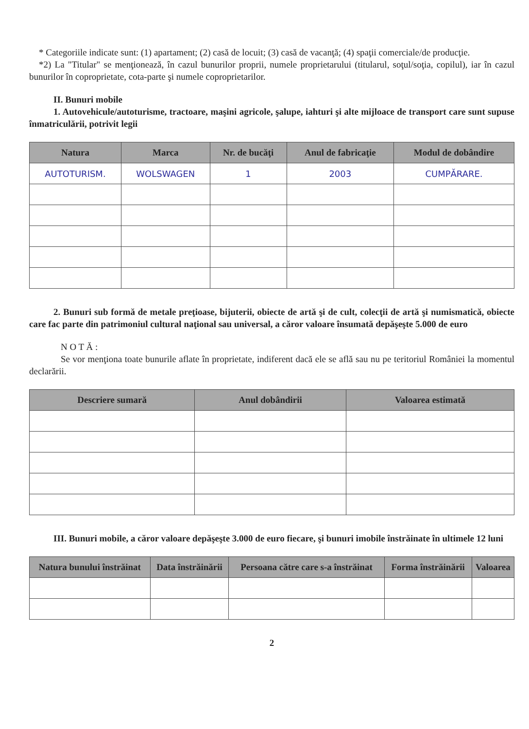* Categoriile indicate sunt: (1) apartament; (2) casă de locuit; (3) casă de vacanţă; (4) spaţii comerciale/de producţie.
*2) La "Titular" se menţionează, în cazul bunurilor proprii, numele proprietarului (titularul, soţul/soţia, copilul), iar în cazul bunurilor în coproprietate, cota-parte şi numele coproprietarilor.
II. Bunuri mobile
1. Autovehicule/autoturisme, tractoare, maşini agricole, şalupe, iahturi şi alte mijloace de transport care sunt supuse înmatriculării, potrivit legii
| Natura | Marca | Nr. de bucăţi | Anul de fabricaţie | Modul de dobândire |
| --- | --- | --- | --- | --- |
| AUTOTURISM. | WOLSWAGEN | 1 | 2003 | CUMPĂRARE. |
2. Bunuri sub formă de metale preţioase, bijuterii, obiecte de artă şi de cult, colecţii de artă şi numismatică, obiecte care fac parte din patrimoniul cultural naţional sau universal, a căror valoare însumată depăşeşte 5.000 de euro
N O T Ă :
Se vor menţiona toate bunurile aflate în proprietate, indiferent dacă ele se află sau nu pe teritoriul României la momentul declarării.
| Descriere sumară | Anul dobândirii | Valoarea estimată |
| --- | --- | --- |
III. Bunuri mobile, a căror valoare depăşeşte 3.000 de euro fiecare, şi bunuri imobile înstrăinate în ultimele 12 luni
| Natura bunului înstrăinat | Data înstrăinării | Persoana către care s-a înstrăinat | Forma înstrăinării | Valoarea |
| --- | --- | --- | --- | --- |
2